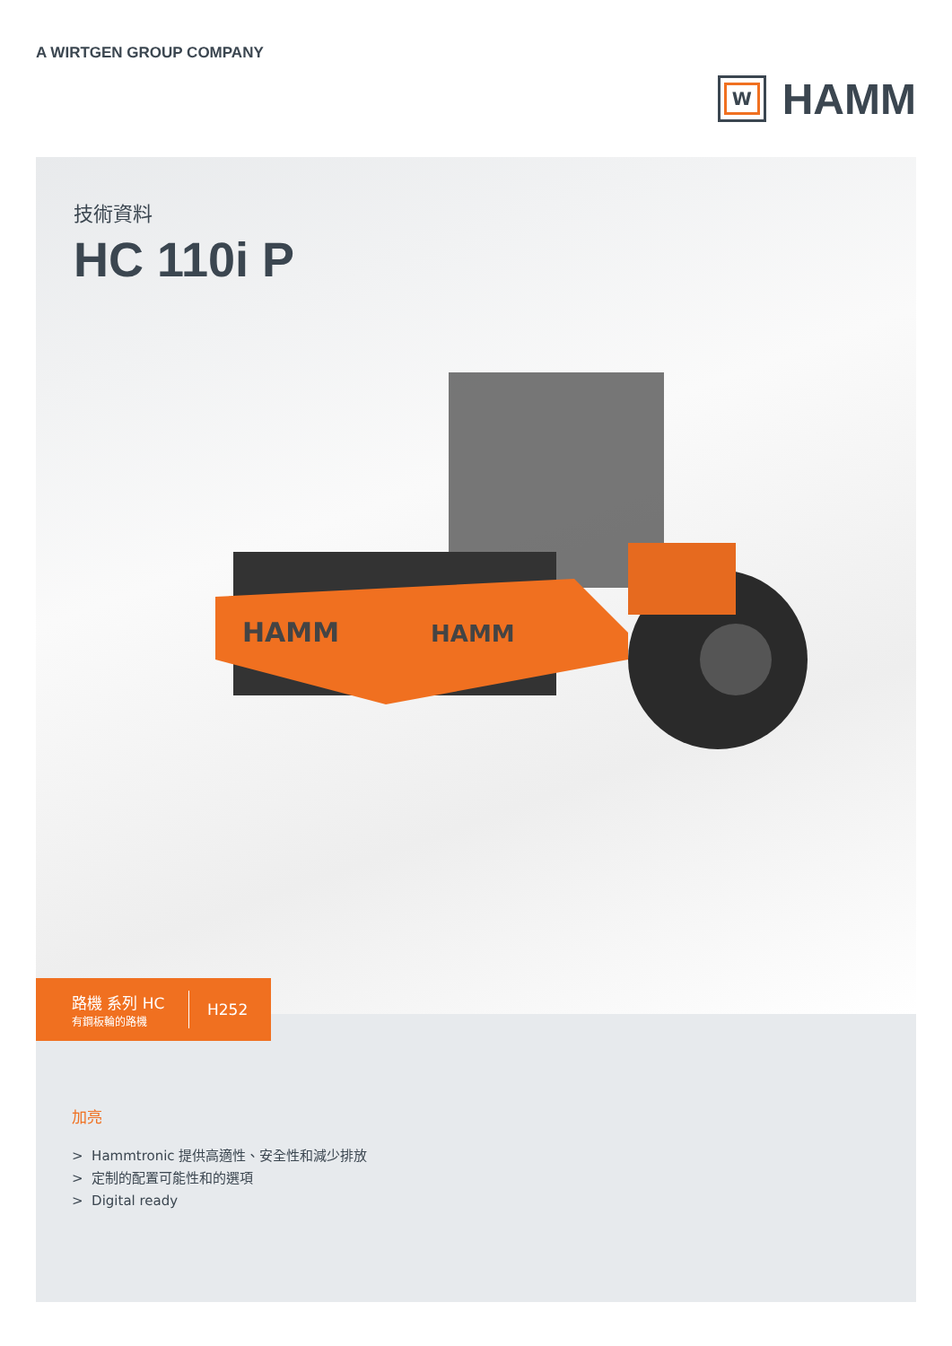A WIRTGEN GROUP COMPANY
W
HAMM
技術資料
HC 110i P
HAMM
HAMM
路機 系列 HC
有鋼板輪的路機
H252
加亮
> Hammtronic 提供高適性、安全性和減少排放
> 定制的配置可能性和的選項
> Digital ready